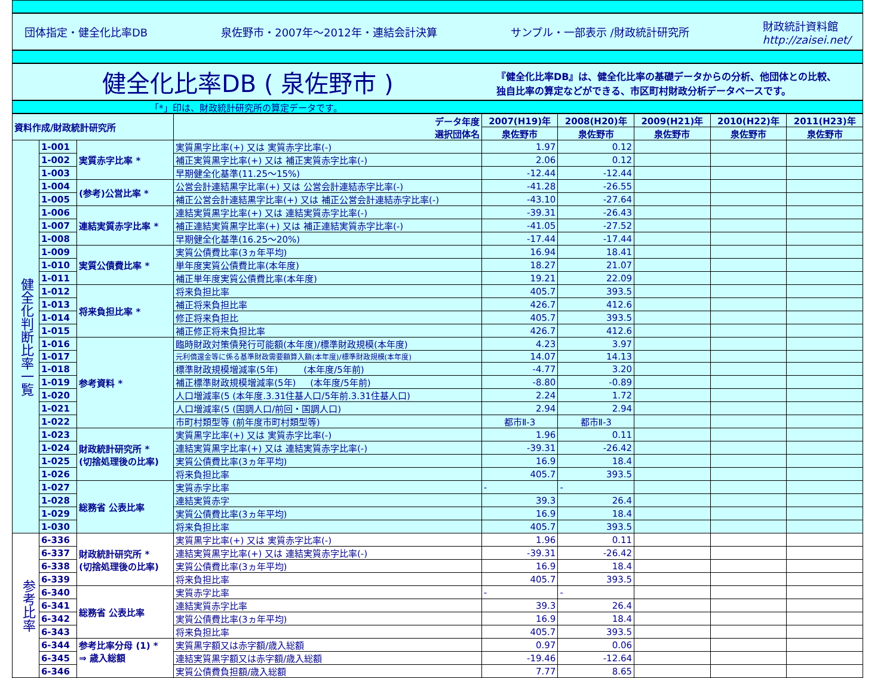団体指定・健全化比率DB 泉佐野市・2007年～2012年・連結会計決算 サンプル・一部表示 /財政統計研究所 財政統計資料館
http://zaisei.net/
健全化比率DB ( 泉佐野市 )
『健全化比率DB』は、健全化比率の基礎データからの分析、他団体との比較、
独自比率の算定などができる、市区町村財政分析データベースです。
「*」印は、財政統計研究所の算定データです。
| 資料作成/財政統計研究所 | | | データ年度 選択団体名 | 2007(H19)年 | 2008(H20)年 | 2009(H21)年 | 2010(H22)年 | 2011(H23)年 |
| --- | --- | --- | --- | --- | --- | --- | --- | --- |
| | | | | 泉佐野市 | 泉佐野市 | 泉佐野市 | 泉佐野市 | 泉佐野市 |
| 健全化判断比率一覧 | 1-001 | 実質赤字比率 * | 実質黒字比率(+) 又は 実質赤字比率(-) | 1.97 | 0.12 | | | |
| | 1-002 | | 補正実質黒字比率(+) 又は 補正実質赤字比率(-) | 2.06 | 0.12 | | | |
| | 1-003 | | 早期健全化基準(11.25～15%) | -12.44 | -12.44 | | | |
| | 1-004 | (参考)公営比率 * | 公営会計連結黒字比率(+) 又は 公営会計連結赤字比率(-) | -41.28 | -26.55 | | | |
| | 1-005 | | 補正公営会計連結黒字比率(+) 又は 補正公営会計連結赤字比率(-) | -43.10 | -27.64 | | | |
| | 1-006 | 連結実質赤字比率 * | 連結実質黒字比率(+) 又は 連結実質赤字比率(-) | -39.31 | -26.43 | | | |
| | 1-007 | | 補正連結実質黒字比率(+) 又は 補正連結実質赤字比率(-) | -41.05 | -27.52 | | | |
| | 1-008 | | 早期健全化基準(16.25～20%) | -17.44 | -17.44 | | | |
| | 1-009 | 実質公債費比率 * | 実質公債費比率(3ヵ年平均) | 16.94 | 18.41 | | | |
| | 1-010 | | 単年度実質公債費比率(本年度) | 18.27 | 21.07 | | | |
| | 1-011 | | 補正単年度実質公債費比率(本年度) | 19.21 | 22.09 | | | |
| | 1-012 | 将来負担比率 * | 将来負担比率 | 405.7 | 393.5 | | | |
| | 1-013 | | 補正将来負担比率 | 426.7 | 412.6 | | | |
| | 1-014 | | 修正将来負担比 | 405.7 | 393.5 | | | |
| | 1-015 | | 補正修正将来負担比率 | 426.7 | 412.6 | | | |
| | 1-016 | 参考資料 * | 臨時財政対策債発行可能額(本年度)/標準財政規模(本年度) | 4.23 | 3.97 | | | |
| | 1-017 | | 元利償還金等に係る基準財政需要額算入額(本年度)/標準財政規模(本年度) | 14.07 | 14.13 | | | |
| | 1-018 | | 標準財政規模増減率(5年) (本年度/5年前) | -4.77 | 3.20 | | | |
| | 1-019 | | 補正標準財政規模増減率(5年) (本年度/5年前) | -8.80 | -0.89 | | | |
| | 1-020 | | 人口増減率(5 (本年度.3.31住基人口/5年前.3.31住基人口) | 2.24 | 1.72 | | | |
| | 1-021 | | 人口増減率(5 (国調人口/前回・国調人口) | 2.94 | 2.94 | | | |
| | 1-022 | | 市町村類型等 (前年度市町村類型等) | 都市Ⅱ-3 | 都市Ⅱ-3 | | | |
| | 1-023 | 財政統計研究所 * (切捨処理後の比率) | 実質黒字比率(+) 又は 実質赤字比率(-) | 1.96 | 0.11 | | | |
| | 1-024 | | 連結実質黒字比率(+) 又は 連結実質赤字比率(-) | -39.31 | -26.42 | | | |
| | 1-025 | | 実質公債費比率(3ヵ年平均) | 16.9 | 18.4 | | | |
| | 1-026 | | 将来負担比率 | 405.7 | 393.5 | | | |
| | 1-027 | 総務省 公表比率 | 実質赤字比率 | - | - | | | |
| | 1-028 | | 連結実質赤字 | 39.3 | 26.4 | | | |
| | 1-029 | | 実質公債費比率(3ヵ年平均) | 16.9 | 18.4 | | | |
| | 1-030 | | 将来負担比率 | 405.7 | 393.5 | | | |
| 参考比率 | 6-336 | 財政統計研究所 * (切捨処理後の比率) | 実質黒字比率(+) 又は 実質赤字比率(-) | 1.96 | 0.11 | | | |
| | 6-337 | | 連結実質黒字比率(+) 又は 連結実質赤字比率(-) | -39.31 | -26.42 | | | |
| | 6-338 | | 実質公債費比率(3ヵ年平均) | 16.9 | 18.4 | | | |
| | 6-339 | | 将来負担比率 | 405.7 | 393.5 | | | |
| | 6-340 | 総務省 公表比率 | 実質赤字比率 | - | - | | | |
| | 6-341 | | 連結実質赤字比率 | 39.3 | 26.4 | | | |
| | 6-342 | | 実質公債費比率(3ヵ年平均) | 16.9 | 18.4 | | | |
| | 6-343 | | 将来負担比率 | 405.7 | 393.5 | | | |
| | 6-344 | 参考比率分母 (1) * ⇒ 歳入総額 | 実質黒字額又は赤字額/歳入総額 | 0.97 | 0.06 | | | |
| | 6-345 | | 連結実質黒字額又は赤字額/歳入総額 | -19.46 | -12.64 | | | |
| | 6-346 | | 実質公債費負担額/歳入総額 | 7.77 | 8.65 | | | |